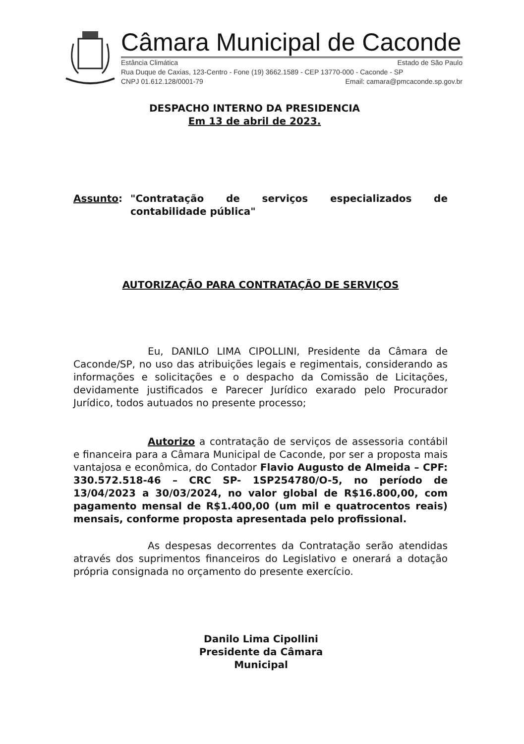Câmara Municipal de Caconde
Estância Climática Estado de São Paulo
Rua Duque de Caxias, 123-Centro - Fone (19) 3662.1589 - CEP 13770-000 - Caconde - SP
CNPJ 01.612.128/0001-79 Email: camara@pmcaconde.sp.gov.br
DESPACHO INTERNO DA PRESIDENCIA
Em 13 de abril de 2023.
Assunto: "Contratação de serviços especializados de contabilidade pública"
AUTORIZAÇÃO PARA CONTRATAÇÃO DE SERVIÇOS
Eu, DANILO LIMA CIPOLLINI, Presidente da Câmara de Caconde/SP, no uso das atribuições legais e regimentais, considerando as informações e solicitações e o despacho da Comissão de Licitações, devidamente justificados e Parecer Jurídico exarado pelo Procurador Jurídico, todos autuados no presente processo;
Autorizo a contratação de serviços de assessoria contábil e financeira para a Câmara Municipal de Caconde, por ser a proposta mais vantajosa e econômica, do Contador Flavio Augusto de Almeida – CPF: 330.572.518-46 – CRC SP- 1SP254780/O-5, no período de 13/04/2023 a 30/03/2024, no valor global de R$16.800,00, com pagamento mensal de R$1.400,00 (um mil e quatrocentos reais) mensais, conforme proposta apresentada pelo profissional.
As despesas decorrentes da Contratação serão atendidas através dos suprimentos financeiros do Legislativo e onerará a dotação própria consignada no orçamento do presente exercício.
Danilo Lima Cipollini
Presidente da Câmara Municipal